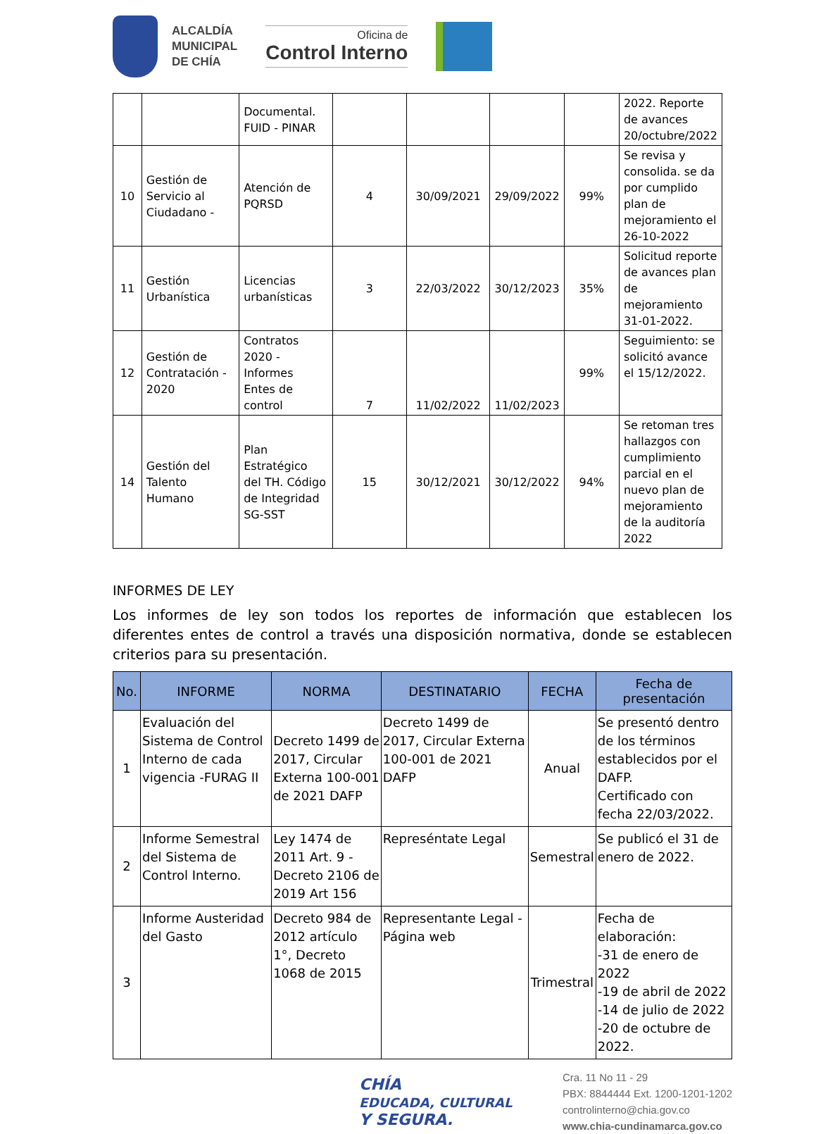ALCALDÍA
MUNICIPAL
DE CHÍA
Oficina de
Control Interno
| | | Documental. FUID - PINAR | | | | | 2022. Reporte de avances 20/octubre/2022 |
| 10 | Gestión de Servicio al Ciudadano - | Atención de PQRSD | 4 | 30/09/2021 | 29/09/2022 | 99% | Se revisa y consolida. se da por cumplido plan de mejoramiento el 26-10-2022 |
| 11 | Gestión Urbanística | Licencias urbanísticas | 3 | 22/03/2022 | 30/12/2023 | 35% | Solicitud reporte de avances plan de mejoramiento 31-01-2022. |
| 12 | Gestión de Contratación - 2020 | Contratos 2020 - Informes Entes de control | 7 | 11/02/2022 | 11/02/2023 | 99% | Seguimiento: se solicitó avance el 15/12/2022. |
| 14 | Gestión del Talento Humano | Plan Estratégico del TH. Código de Integridad SG-SST | 15 | 30/12/2021 | 30/12/2022 | 94% | Se retoman tres hallazgos con cumplimiento parcial en el nuevo plan de mejoramiento de la auditoría 2022 |
INFORMES DE LEY
Los informes de ley son todos los reportes de información que establecen los diferentes entes de control a través una disposición normativa, donde se establecen criterios para su presentación.
| No. | INFORME | NORMA | DESTINATARIO | FECHA | Fecha de presentación |
| --- | --- | --- | --- | --- | --- |
| 1 | Evaluación del Sistema de Control Interno de cada vigencia -FURAG II | Decreto 1499 de 2017, Circular Externa 100-001 de 2021 DAFP | Decreto 1499 de 2017, Circular Externa 100-001 de 2021 DAFP | Anual | Se presentó dentro de los términos establecidos por el DAFP. Certificado con fecha 22/03/2022. |
| 2 | Informe Semestral del Sistema de Control Interno. | Ley 1474 de 2011 Art. 9 -Decreto 2106 de 2019 Art 156 | Represéntate Legal | Semestral | Se publicó el 31 de enero de 2022. |
| 3 | Informe Austeridad del Gasto | Decreto 984 de 2012 artículo 1°, Decreto 1068 de 2015 | Representante Legal -Página web | Trimestral | Fecha de elaboración: -31 de enero de 2022 -19 de abril de 2022 -14 de julio de 2022 -20 de octubre de 2022. |
CHÍA
EDUCADA, CULTURAL
Y SEGURA.
Cra. 11 No 11 - 29
PBX: 8844444 Ext. 1200-1201-1202
controlinterno@chia.gov.co
www.chia-cundinamarca.gov.co